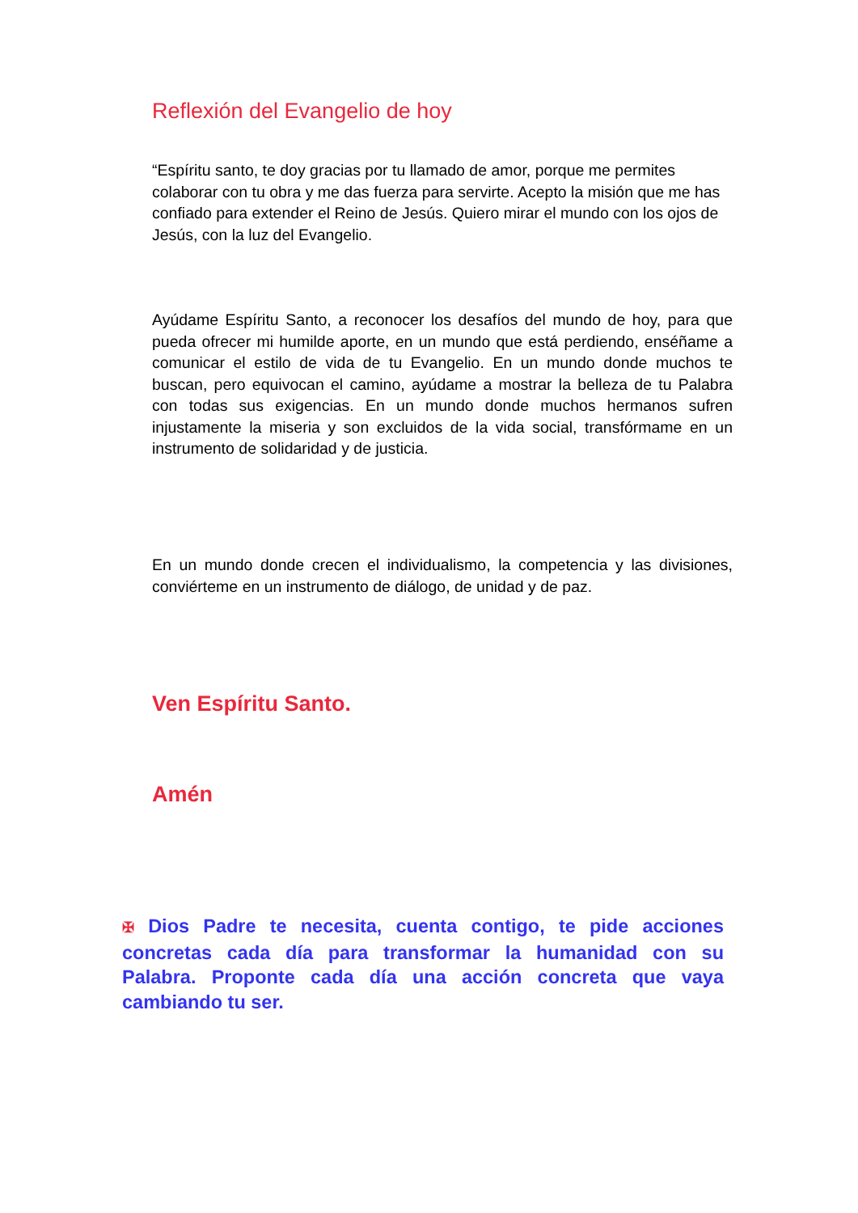Reflexión del Evangelio de hoy
“Espíritu santo, te doy gracias por tu llamado de amor, porque me permites colaborar con tu obra y me das fuerza para servirte. Acepto la misión que me has confiado para extender el Reino de Jesús. Quiero mirar el mundo con los ojos de Jesús, con la luz del Evangelio.
Ayúdame Espíritu Santo, a reconocer los desafíos del mundo de hoy, para que pueda ofrecer mi humilde aporte, en un mundo que está perdiendo, enséñame a comunicar el estilo de vida de tu Evangelio. En un mundo donde muchos te buscan, pero equivocan el camino, ayúdame a mostrar la belleza de tu Palabra con todas sus exigencias. En un mundo donde muchos hermanos sufren injustamente la miseria y son excluidos de la vida social, transfórmame en un instrumento de solidaridad y de justicia.
En un mundo donde crecen el individualismo, la competencia y las divisiones, conviérteme en un instrumento de diálogo, de unidad y de paz.
Ven Espíritu Santo.
Amén
✠ Dios Padre te necesita, cuenta contigo, te pide acciones concretas cada día para transformar la humanidad con su Palabra. Proponte cada día una acción concreta que vaya cambiando tu ser.